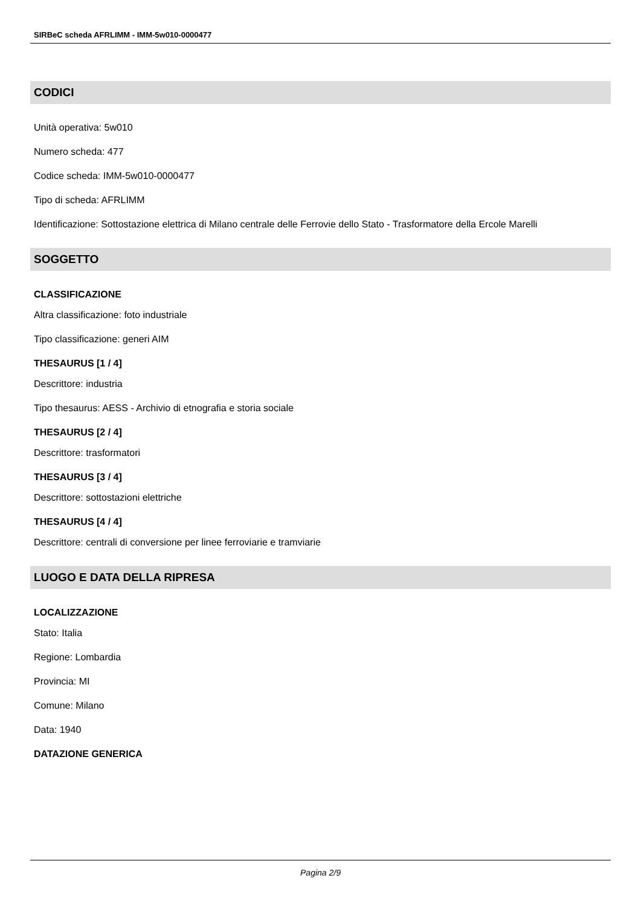SIRBeC scheda AFRLIMM - IMM-5w010-0000477
CODICI
Unità operativa: 5w010
Numero scheda: 477
Codice scheda: IMM-5w010-0000477
Tipo di scheda: AFRLIMM
Identificazione: Sottostazione elettrica di Milano centrale delle Ferrovie dello Stato - Trasformatore della Ercole Marelli
SOGGETTO
CLASSIFICAZIONE
Altra classificazione: foto industriale
Tipo classificazione: generi AIM
THESAURUS [1 / 4]
Descrittore: industria
Tipo thesaurus: AESS - Archivio di etnografia e storia sociale
THESAURUS [2 / 4]
Descrittore: trasformatori
THESAURUS [3 / 4]
Descrittore: sottostazioni elettriche
THESAURUS [4 / 4]
Descrittore: centrali di conversione per linee ferroviarie e tramviarie
LUOGO E DATA DELLA RIPRESA
LOCALIZZAZIONE
Stato: Italia
Regione: Lombardia
Provincia: MI
Comune: Milano
Data: 1940
DATAZIONE GENERICA
Pagina 2/9